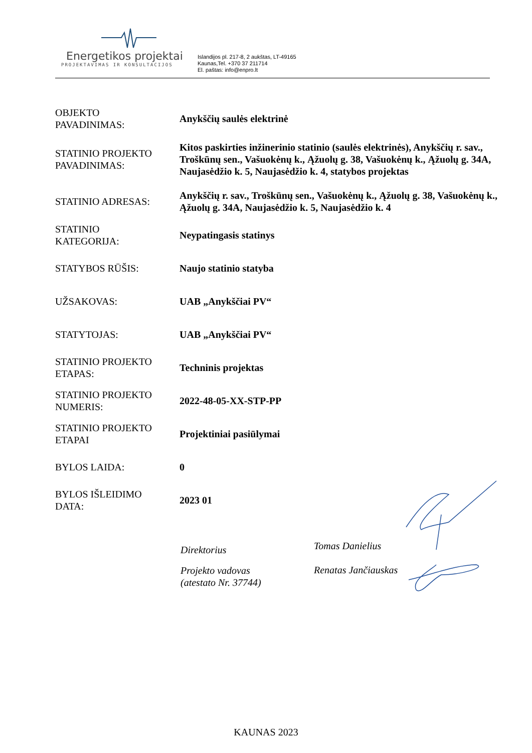Energetikos projektai
PROJEKTAVIMAS IR KONSULTACIJOS
Islandijos pl. 217-8, 2 aukštas, LT-49165
Kaunas,Tel. +370 37 211714
El. paštas: info@enpro.lt
| OBJEKTO PAVADINIMAS: | Anykščių saulės elektrinė |
| STATINIO PROJEKTO PAVADINIMAS: | Kitos paskirties inžinerinio statinio (saulės elektrinės), Anykščių r. sav., Troškūnų sen., Vašuokėnų k., Ąžuolų g. 38, Vašuokėnų k., Ąžuolų g. 34A, Naujasėdžio k. 5, Naujasėdžio k. 4, statybos projektas |
| STATINIO ADRESAS: | Anykščių r. sav., Troškūnų sen., Vašuokėnų k., Ąžuolų g. 38, Vašuokėnų k., Ąžuolų g. 34A, Naujasėdžio k. 5, Naujasėdžio k. 4 |
| STATINIO KATEGORIJA: | Neypatingasis statinys |
| STATYBOS RŪŠIS: | Naujo statinio statyba |
| UŽSAKOVAS: | UAB „Anykščiai PV“ |
| STATYTOJAS: | UAB „Anykščiai PV“ |
| STATINIO PROJEKTO ETAPAS: | Techninis projektas |
| STATINIO PROJEKTO NUMERIS: | 2022-48-05-XX-STP-PP |
| STATINIO PROJEKTO ETAPAI | Projektiniai pasiūlymai |
| BYLOS LAIDA: | 0 |
| BYLOS IŠLEIDIMO DATA: | 2023 01 |
Direktorius
Tomas Danielius
Projekto vadovas
(atestato Nr. 37744)
Renatas Jančiauskas
KAUNAS 2023